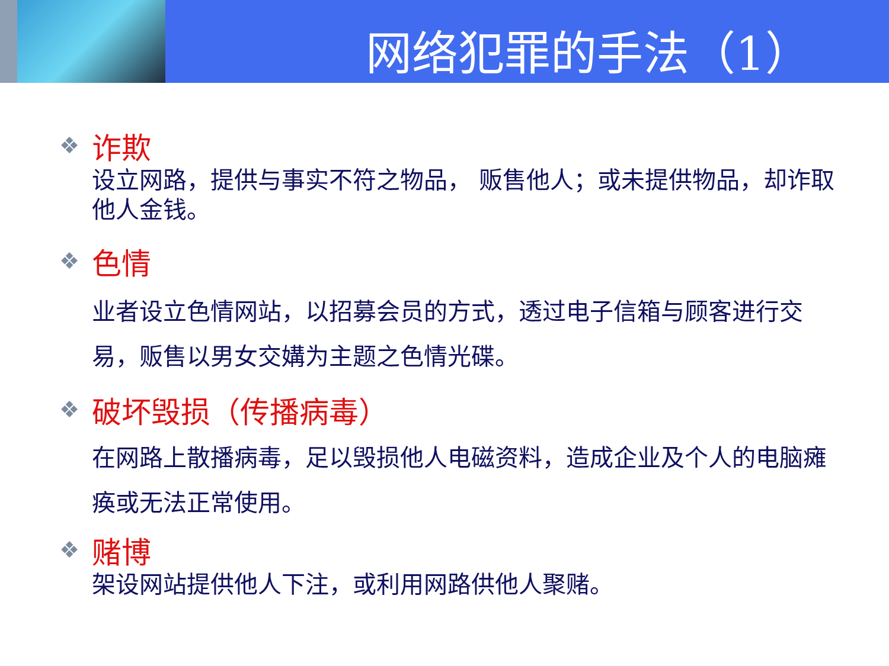网络犯罪的手法（1）
❖
诈欺
设立网路，提供与事实不符之物品， 贩售他人；或未提供物品，却诈取他人金钱。
❖
色情
业者设立色情网站，以招募会员的方式，透过电子信箱与顾客进行交易，贩售以男女交媾为主题之色情光碟。
❖
破坏毁损（传播病毒）
在网路上散播病毒，足以毁损他人电磁资料，造成企业及个人的电脑瘫痪或无法正常使用。
❖
赌博
架设网站提供他人下注，或利用网路供他人聚赌。